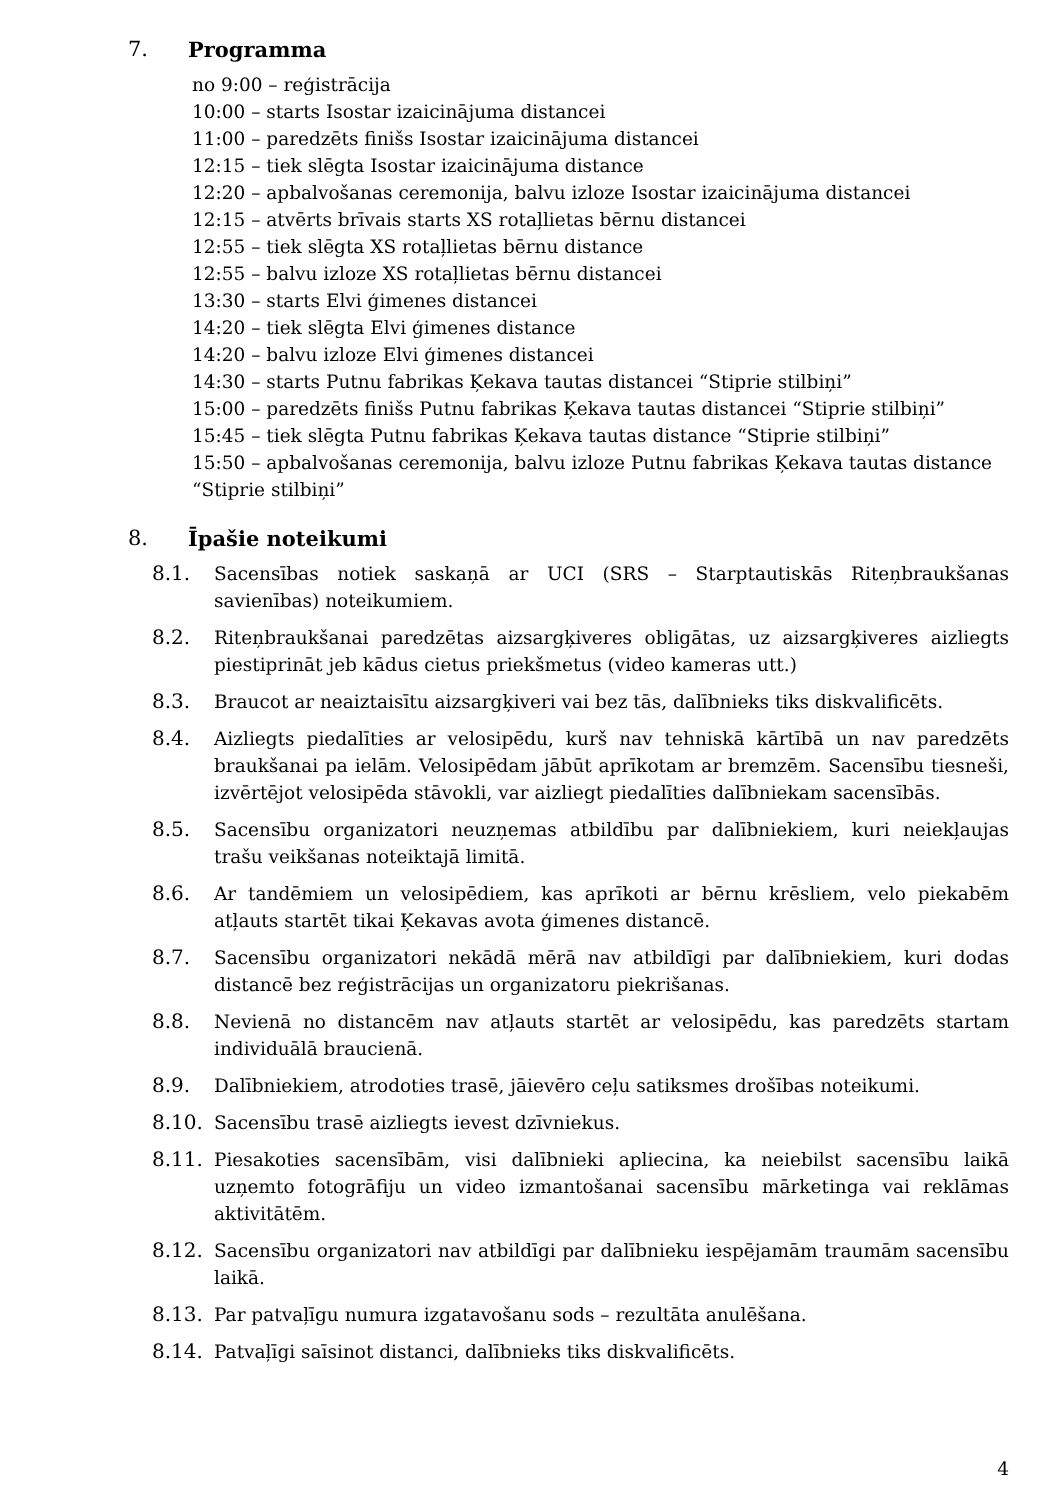7. Programma
no 9:00 – reģistrācija
10:00 – starts Isostar izaicinājuma distancei
11:00 – paredzēts finišs Isostar izaicinājuma distancei
12:15 – tiek slēgta Isostar izaicinājuma distance
12:20 – apbalvošanas ceremonija, balvu izloze Isostar izaicinājuma distancei
12:15 – atvērts brīvais starts XS rotaļlietas bērnu distancei
12:55 – tiek slēgta XS rotaļlietas bērnu distance
12:55 – balvu izloze XS rotaļlietas bērnu distancei
13:30 – starts Elvi ģimenes distancei
14:20 – tiek slēgta Elvi ģimenes distance
14:20 – balvu izloze Elvi ģimenes distancei
14:30 – starts Putnu fabrikas Ķekava tautas distancei “Stiprie stilbiņi”
15:00 – paredzēts finišs Putnu fabrikas Ķekava tautas distancei “Stiprie stilbiņi”
15:45 – tiek slēgta Putnu fabrikas Ķekava tautas distance “Stiprie stilbiņi”
15:50 – apbalvošanas ceremonija, balvu izloze Putnu fabrikas Ķekava tautas distance “Stiprie stilbiņi”
8. Īpašie noteikumi
8.1. Sacensības notiek saskaņā ar UCI (SRS – Starptautiskās Riteņbraukšanas savienības) noteikumiem.
8.2. Riteņbraukšanai paredzētas aizsargķiveres obligātas, uz aizsargķiveres aizliegts piestiprināt jeb kādus cietus priekšmetus (video kameras utt.)
8.3. Braucot ar neaiztaisītu aizsargķiveri vai bez tās, dalībnieks tiks diskvalificēts.
8.4. Aizliegts piedalīties ar velosipēdu, kurš nav tehniskā kārtībā un nav paredzēts braukšanai pa ielām. Velosipēdam jābūt aprīkotam ar bremzēm. Sacensību tiesneši, izvērtējot velosipēda stāvokli, var aizliegt piedalīties dalībniekam sacensībās.
8.5. Sacensību organizatori neuzņemas atbildību par dalībniekiem, kuri neiekļaujas trašu veikšanas noteiktajā limitā.
8.6. Ar tandēmiem un velosipēdiem, kas aprīkoti ar bērnu krēsliem, velo piekabēm atļauts startēt tikai Ķekavas avota ģimenes distancē.
8.7. Sacensību organizatori nekādā mērā nav atbildīgi par dalībniekiem, kuri dodas distancē bez reģistrācijas un organizatoru piekrišanas.
8.8. Nevienā no distancēm nav atļauts startēt ar velosipēdu, kas paredzēts startam individuālā braucienā.
8.9. Dalībniekiem, atrodoties trasē, jāievēro ceļu satiksmes drošības noteikumi.
8.10. Sacensību trasē aizliegts ievest dzīvniekus.
8.11. Piesakoties sacensībām, visi dalībnieki apliecina, ka neiebilst sacensību laikā uzņemto fotogrāfiju un video izmantošanai sacensību mārketinga vai reklāmas aktivitātēm.
8.12. Sacensību organizatori nav atbildīgi par dalībnieku iespējamām traumām sacensību laikā.
8.13. Par patvaļīgu numura izgatavošanu sods – rezultāta anulēšana.
8.14. Patvaļīgi saīsinot distanci, dalībnieks tiks diskvalificēts.
4